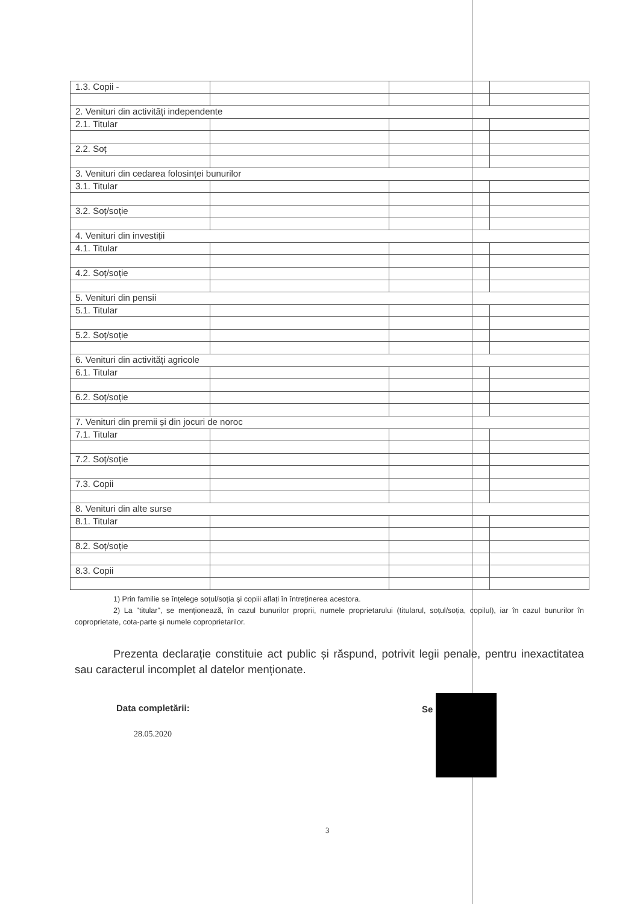| 1.3. Copii - | | | |
| 2. Venituri din activități independente | | | |
| 2.1. Titular | | | |
| 2.2. Soț | | | |
| 3. Venituri din cedarea folosinței bunurilor | | | |
| 3.1. Titular | | | |
| 3.2. Soț/soție | | | |
| 4. Venituri din investiții | | | |
| 4.1. Titular | | | |
| 4.2. Soț/soție | | | |
| 5. Venituri din pensii | | | |
| 5.1. Titular | | | |
| 5.2. Soț/soție | | | |
| 6. Venituri din activități agricole | | | |
| 6.1. Titular | | | |
| 6.2. Soț/soție | | | |
| 7. Venituri din premii și din jocuri de noroc | | | |
| 7.1. Titular | | | |
| 7.2. Soț/soție | | | |
| 7.3. Copii | | | |
| 8. Venituri din alte surse | | | |
| 8.1. Titular | | | |
| 8.2. Soț/soție | | | |
| 8.3. Copii | | | |
1) Prin familie se înțelege soțul/soția și copiii aflați în întreținerea acestora.
2) La "titular", se menționează, în cazul bunurilor proprii, numele proprietarului (titularul, soțul/soția, copilul), iar în cazul bunurilor în coproprietate, cota-parte și numele coproprietarilor.
Prezenta declarație constituie act public și răspund, potrivit legii penale, pentru inexactitatea sau caracterul incomplet al datelor menționate.
Data completării:
28.05.2020
Se
3